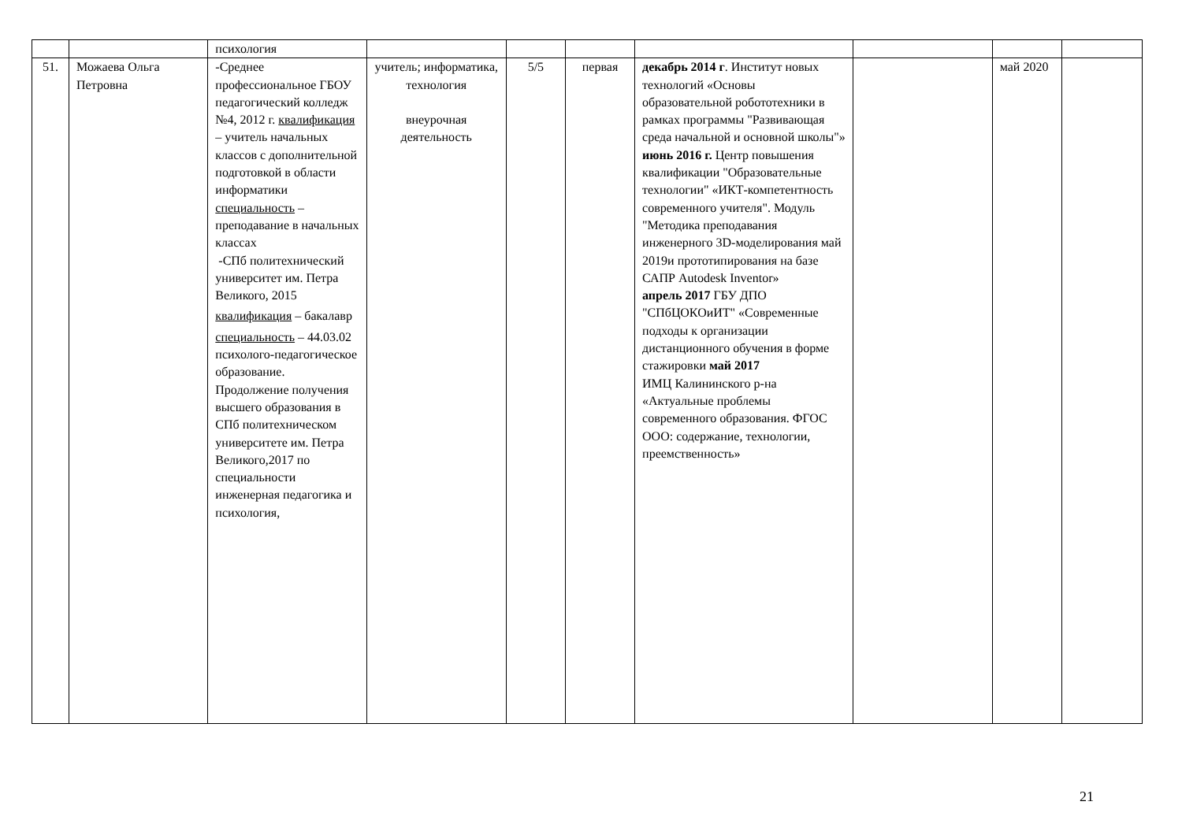| | | психология | | | | | | | |
| 51. | Можаева Ольга Петровна | -Среднее профессиональное ГБОУ педагогический колледж №4, 2012 г. квалификация – учитель начальных классов с дополнительной подготовкой в области информатики специальность – преподавание в начальных классах -СПб политехнический университет им. Петра Великого, 2015 квалификация – бакалавр специальность – 44.03.02 психолого-педагогическое образование. Продолжение получения высшего образования в СПб политехническом университете им. Петра Великого,2017 по специальности инженерная педагогика и психология, | учитель; информатика, технология внеурочная деятельность | 5/5 | первая | декабрь 2014 г . Институт новых технологий «Основы образовательной робототехники в рамках программы "Развивающая среда начальной и основной школы"» июнь 2016 г. Центр повышения квалификации "Образовательные технологии" «ИКТ-компетентность современного учителя". Модуль "Методика преподавания инженерного 3D-моделирования май 2019и прототипирования на базе САПР Autodesk Inventor» апрель 2017 ГБУ ДПО "СПбЦОКОиИТ" «Современные подходы к организации дистанционного обучения в форме стажировки май 2017 ИМЦ Калининского р-на «Актуальные проблемы современного образования. ФГОС ООО: содержание, технологии, преемственность» | | май 2020 | |
21